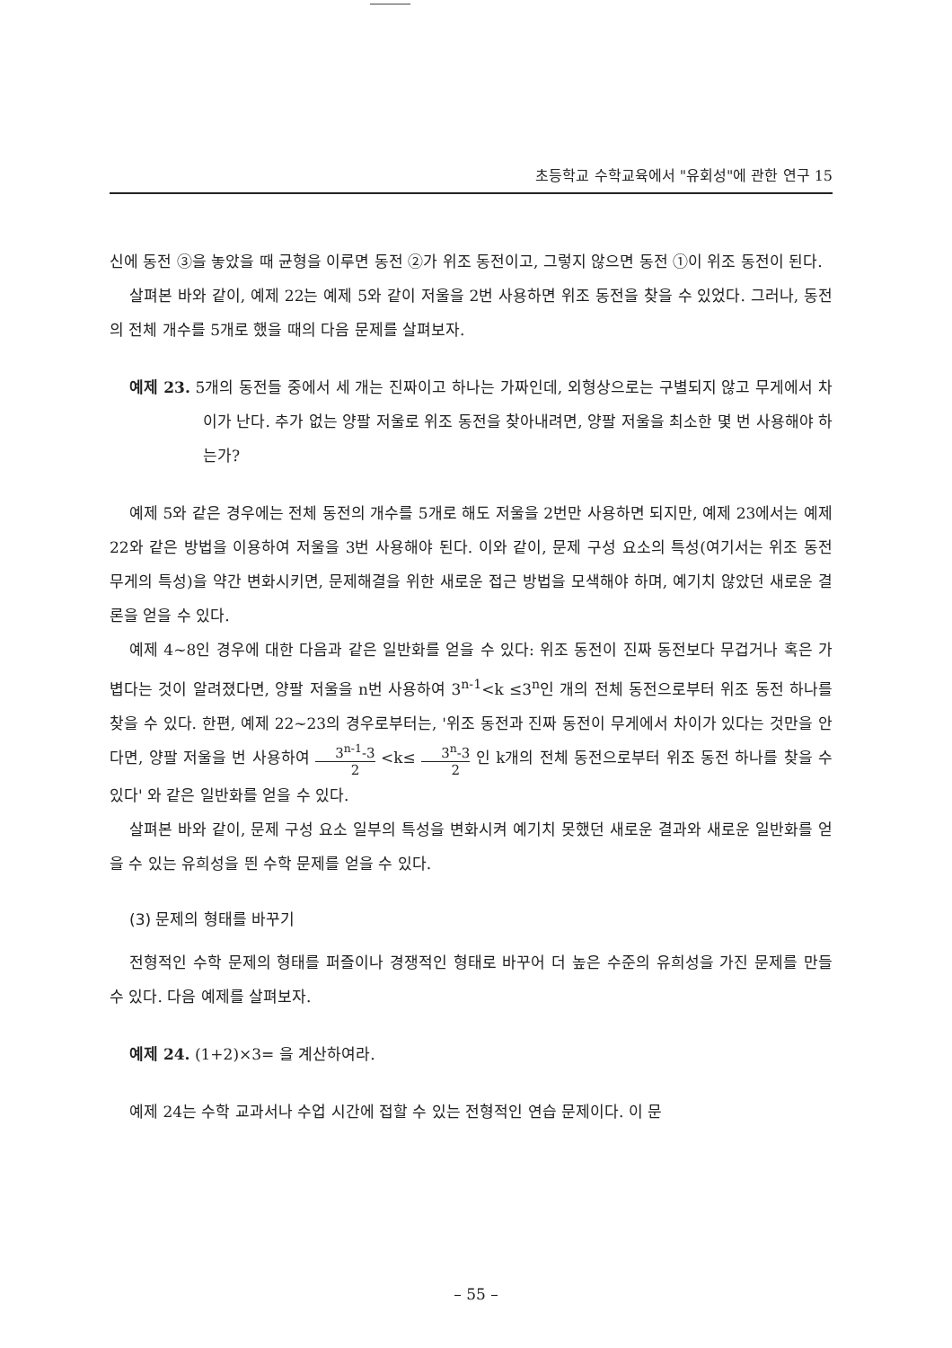초등학교 수학교육에서 "유회성"에 관한 연구 15
신에 동전 ③을 놓았을 때 균형을 이루면 동전 ②가 위조 동전이고, 그렇지 않으면 동전 ①이 위조 동전이 된다.
살펴본 바와 같이, 예제 22는 예제 5와 같이 저울을 2번 사용하면 위조 동전을 찾을 수 있었다. 그러나, 동전의 전체 개수를 5개로 했을 때의 다음 문제를 살펴보자.
예제 23. 5개의 동전들 중에서 세 개는 진짜이고 하나는 가짜인데, 외형상으로는 구별되지 않고 무게에서 차이가 난다. 추가 없는 양팔 저울로 위조 동전을 찾아내려면, 양팔 저울을 최소한 몇 번 사용해야 하는가?
예제 5와 같은 경우에는 전체 동전의 개수를 5개로 해도 저울을 2번만 사용하면 되지만, 예제 23에서는 예제 22와 같은 방법을 이용하여 저울을 3번 사용해야 된다. 이와 같이, 문제 구성 요소의 특성(여기서는 위조 동전 무게의 특성)을 약간 변화시키면, 문제해결을 위한 새로운 접근 방법을 모색해야 하며, 예기치 않았던 새로운 결론을 얻을 수 있다.
예제 4~8인 경우에 대한 다음과 같은 일반화를 얻을 수 있다: 위조 동전이 진짜 동전보다 무겁거나 혹은 가볍다는 것이 알려졌다면, 양팔 저울을 n번 사용하여 3<sup>n-1</sup><k ≤3<sup>n</sup>인 개의 전체 동전으로부터 위조 동전 하나를 찾을 수 있다. 한편, 예제 22~23의 경우로부터는, '위조 동전과 진짜 동전이 무게에서 차이가 있다는 것만을 안다면, 양팔 저울을 번 사용하여 3<sup>n-1</sup>-3 2 <k≤ 3<sup>n</sup>-3 2 인 k개의 전체 동전으로부터 위조 동전 하나를 찾을 수 있다' 와 같은 일반화를 얻을 수 있다.
살펴본 바와 같이, 문제 구성 요소 일부의 특성을 변화시켜 예기치 못했던 새로운 결과와 새로운 일반화를 얻을 수 있는 유희성을 띈 수학 문제를 얻을 수 있다.
(3) 문제의 형태를 바꾸기
전형적인 수학 문제의 형태를 퍼즐이나 경쟁적인 형태로 바꾸어 더 높은 수준의 유희성을 가진 문제를 만들 수 있다. 다음 예제를 살펴보자.
예제 24. (1+2)×3= 을 계산하여라.
예제 24는 수학 교과서나 수업 시간에 접할 수 있는 전형적인 연습 문제이다. 이 문
– 55 –